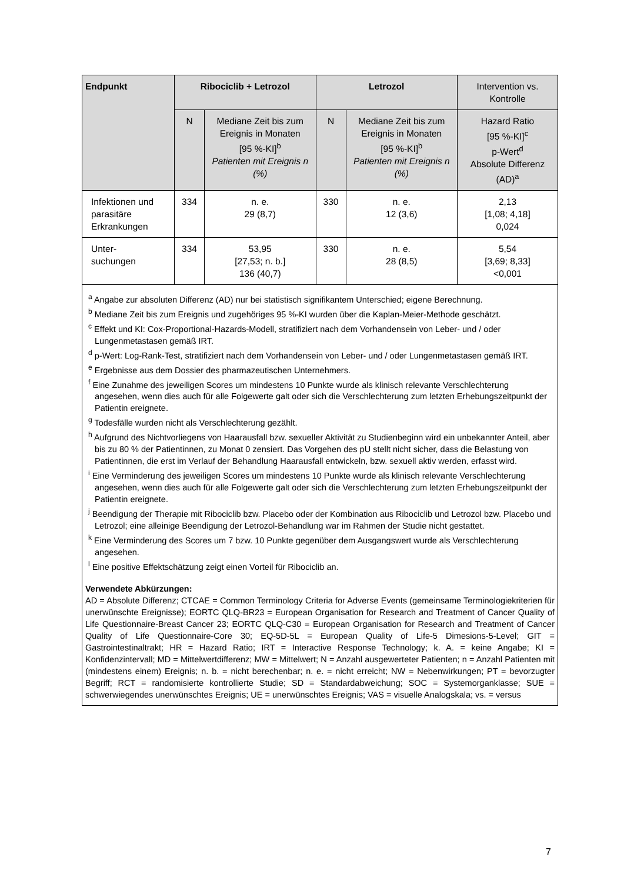| Endpunkt | Ribociclib + Letrozol | | Letrozol | | Intervention vs. Kontrolle |
| --- | --- | --- | --- | --- | --- |
| | N | Mediane Zeit bis zum Ereignis in Monaten [95 %-KI]<sup>b</sup> Patienten mit Ereignis n (%) | N | Mediane Zeit bis zum Ereignis in Monaten [95 %-KI]<sup>b</sup> Patienten mit Ereignis n (%) | Hazard Ratio [95 %-KI]<sup>c</sup> p-Wert<sup>d</sup> Absolute Differenz (AD)<sup>a</sup> |
| Infektionen und parasitäre Erkrankungen | 334 | n. e. 29 (8,7) | 330 | n. e. 12 (3,6) | 2,13 [1,08; 4,18] 0,024 |
| Unter- suchungen | 334 | 53,95 [27,53; n. b.] 136 (40,7) | 330 | n. e. 28 (8,5) | 5,54 [3,69; 8,33] <0,001 |
<sup>a</sup> Angabe zur absoluten Differenz (AD) nur bei statistisch signifikantem Unterschied; eigene Berechnung.
<sup>b</sup> Mediane Zeit bis zum Ereignis und zugehöriges 95 %-KI wurden über die Kaplan-Meier-Methode geschätzt.
<sup>c</sup> Effekt und KI: Cox-Proportional-Hazards-Modell, stratifiziert nach dem Vorhandensein von Leber- und / oder Lungenmetastasen gemäß IRT.
<sup>d</sup> p-Wert: Log-Rank-Test, stratifiziert nach dem Vorhandensein von Leber- und / oder Lungenmetastasen gemäß IRT.
<sup>e</sup> Ergebnisse aus dem Dossier des pharmazeutischen Unternehmers.
<sup>f</sup> Eine Zunahme des jeweiligen Scores um mindestens 10 Punkte wurde als klinisch relevante Verschlechterung angesehen, wenn dies auch für alle Folgewerte galt oder sich die Verschlechterung zum letzten Erhebungszeitpunkt der Patientin ereignete.
<sup>g</sup> Todesfälle wurden nicht als Verschlechterung gezählt.
<sup>h</sup> Aufgrund des Nichtvorliegens von Haarausfall bzw. sexueller Aktivität zu Studienbeginn wird ein unbekannter Anteil, aber bis zu 80 % der Patientinnen, zu Monat 0 zensiert. Das Vorgehen des pU stellt nicht sicher, dass die Belastung von Patientinnen, die erst im Verlauf der Behandlung Haarausfall entwickeln, bzw. sexuell aktiv werden, erfasst wird.
<sup>i</sup> Eine Verminderung des jeweiligen Scores um mindestens 10 Punkte wurde als klinisch relevante Verschlechterung angesehen, wenn dies auch für alle Folgewerte galt oder sich die Verschlechterung zum letzten Erhebungszeitpunkt der Patientin ereignete.
<sup>j</sup> Beendigung der Therapie mit Ribociclib bzw. Placebo oder der Kombination aus Ribociclib und Letrozol bzw. Placebo und Letrozol; eine alleinige Beendigung der Letrozol-Behandlung war im Rahmen der Studie nicht gestattet.
<sup>k</sup> Eine Verminderung des Scores um 7 bzw. 10 Punkte gegenüber dem Ausgangswert wurde als Verschlechterung angesehen.
<sup>l</sup> Eine positive Effektschätzung zeigt einen Vorteil für Ribociclib an.
Verwendete Abkürzungen:
AD = Absolute Differenz; CTCAE = Common Terminology Criteria for Adverse Events (gemeinsame Terminologiekriterien für unerwünschte Ereignisse); EORTC QLQ-BR23 = European Organisation for Research and Treatment of Cancer Quality of Life Questionnaire-Breast Cancer 23; EORTC QLQ-C30 = European Organisation for Research and Treatment of Cancer Quality of Life Questionnaire-Core 30; EQ-5D-5L = European Quality of Life-5 Dimesions-5-Level; GIT = Gastrointestinaltrakt; HR = Hazard Ratio; IRT = Interactive Response Technology; k. A. = keine Angabe; KI = Konfidenzintervall; MD = Mittelwertdifferenz; MW = Mittelwert; N = Anzahl ausgewerteter Patienten; n = Anzahl Patienten mit (mindestens einem) Ereignis; n. b. = nicht berechenbar; n. e. = nicht erreicht; NW = Nebenwirkungen; PT = bevorzugter Begriff; RCT = randomisierte kontrollierte Studie; SD = Standardabweichung; SOC = Systemorganklasse; SUE = schwerwiegendes unerwünschtes Ereignis; UE = unerwünschtes Ereignis; VAS = visuelle Analogskala; vs. = versus
7